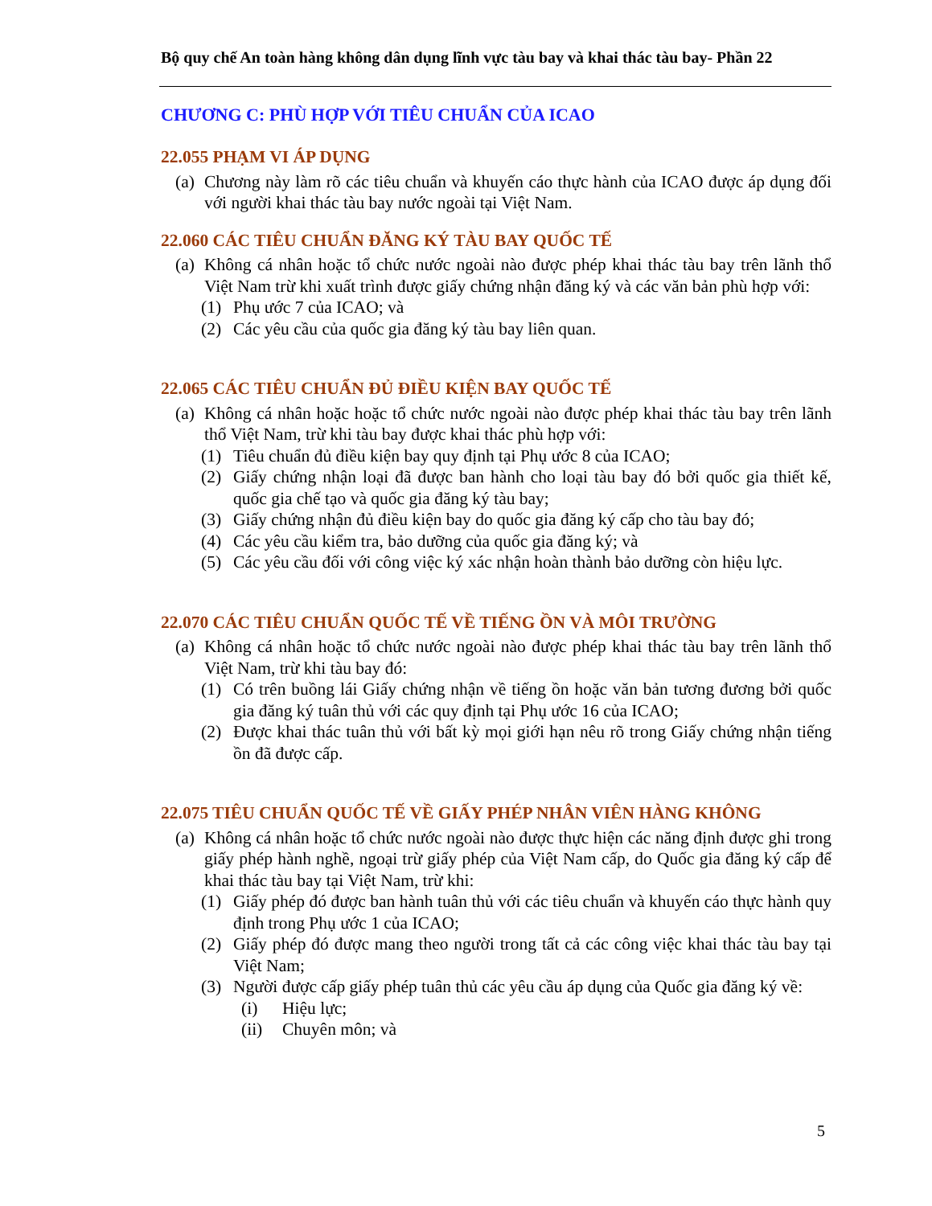Bộ quy chế An toàn hàng không dân dụng lĩnh vực tàu bay và khai thác tàu bay- Phần 22
CHƯƠNG C: PHÙ HỢP VỚI TIÊU CHUẨN CỦA ICAO
22.055 PHẠM VI ÁP DỤNG
(a) Chương này làm rõ các tiêu chuẩn và khuyến cáo thực hành của ICAO được áp dụng đối với người khai thác tàu bay nước ngoài tại Việt Nam.
22.060 CÁC TIÊU CHUẨN ĐĂNG KÝ TÀU BAY QUỐC TẾ
(a) Không cá nhân hoặc tổ chức nước ngoài nào được phép khai thác tàu bay trên lãnh thổ Việt Nam trừ khi xuất trình được giấy chứng nhận đăng ký và các văn bản phù hợp với:
(1) Phụ ước 7 của ICAO; và
(2) Các yêu cầu của quốc gia đăng ký tàu bay liên quan.
22.065 CÁC TIÊU CHUẨN ĐỦ ĐIỀU KIỆN BAY QUỐC TẾ
(a) Không cá nhân hoặc hoặc tổ chức nước ngoài nào được phép khai thác tàu bay trên lãnh thổ Việt Nam, trừ khi tàu bay được khai thác phù hợp với:
(1) Tiêu chuẩn đủ điều kiện bay quy định tại Phụ ước 8 của ICAO;
(2) Giấy chứng nhận loại đã được ban hành cho loại tàu bay đó bởi quốc gia thiết kế, quốc gia chế tạo và quốc gia đăng ký tàu bay;
(3) Giấy chứng nhận đủ điều kiện bay do quốc gia đăng ký cấp cho tàu bay đó;
(4) Các yêu cầu kiểm tra, bảo dưỡng của quốc gia đăng ký; và
(5) Các yêu cầu đối với công việc ký xác nhận hoàn thành bảo dưỡng còn hiệu lực.
22.070 CÁC TIÊU CHUẨN QUỐC TẾ VỀ TIẾNG ỒN VÀ MÔI TRƯỜNG
(a) Không cá nhân hoặc tổ chức nước ngoài nào được phép khai thác tàu bay trên lãnh thổ Việt Nam, trừ khi tàu bay đó:
(1) Có trên buồng lái Giấy chứng nhận về tiếng ồn hoặc văn bản tương đương bởi quốc gia đăng ký tuân thủ với các quy định tại Phụ ước 16 của ICAO;
(2) Được khai thác tuân thủ với bất kỳ mọi giới hạn nêu rõ trong Giấy chứng nhận tiếng ồn đã được cấp.
22.075 TIÊU CHUẨN QUỐC TẾ VỀ GIẤY PHÉP NHÂN VIÊN HÀNG KHÔNG
(a) Không cá nhân hoặc tổ chức nước ngoài nào được thực hiện các năng định được ghi trong giấy phép hành nghề, ngoại trừ giấy phép của Việt Nam cấp, do Quốc gia đăng ký cấp để khai thác tàu bay tại Việt Nam, trừ khi:
(1) Giấy phép đó được ban hành tuân thủ với các tiêu chuẩn và khuyến cáo thực hành quy định trong Phụ ước 1 của ICAO;
(2) Giấy phép đó được mang theo người trong tất cả các công việc khai thác tàu bay tại Việt Nam;
(3) Người được cấp giấy phép tuân thủ các yêu cầu áp dụng của Quốc gia đăng ký về:
(i) Hiệu lực;
(ii) Chuyên môn; và
5